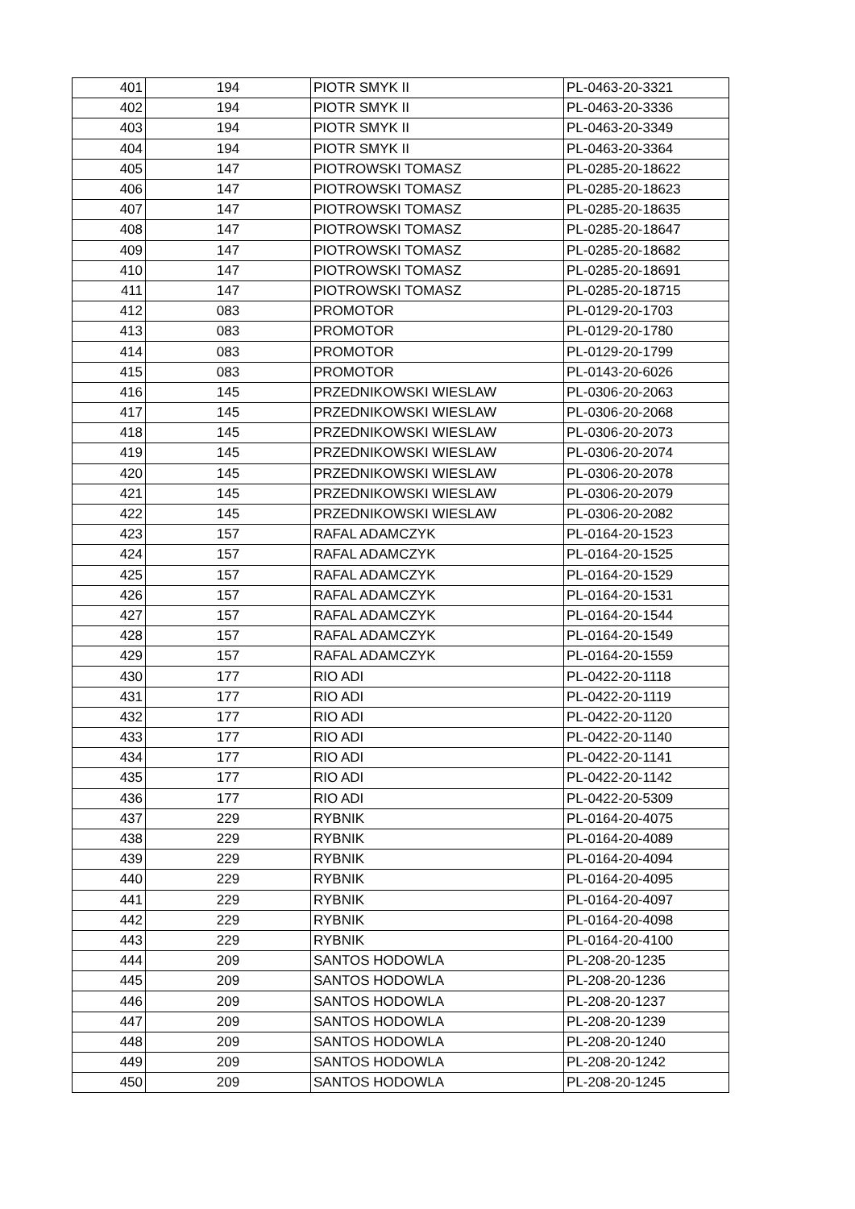| 401 | 194 | PIOTR SMYK II | PL-0463-20-3321 |
| 402 | 194 | PIOTR SMYK II | PL-0463-20-3336 |
| 403 | 194 | PIOTR SMYK II | PL-0463-20-3349 |
| 404 | 194 | PIOTR SMYK II | PL-0463-20-3364 |
| 405 | 147 | PIOTROWSKI TOMASZ | PL-0285-20-18622 |
| 406 | 147 | PIOTROWSKI TOMASZ | PL-0285-20-18623 |
| 407 | 147 | PIOTROWSKI TOMASZ | PL-0285-20-18635 |
| 408 | 147 | PIOTROWSKI TOMASZ | PL-0285-20-18647 |
| 409 | 147 | PIOTROWSKI TOMASZ | PL-0285-20-18682 |
| 410 | 147 | PIOTROWSKI TOMASZ | PL-0285-20-18691 |
| 411 | 147 | PIOTROWSKI TOMASZ | PL-0285-20-18715 |
| 412 | 083 | PROMOTOR | PL-0129-20-1703 |
| 413 | 083 | PROMOTOR | PL-0129-20-1780 |
| 414 | 083 | PROMOTOR | PL-0129-20-1799 |
| 415 | 083 | PROMOTOR | PL-0143-20-6026 |
| 416 | 145 | PRZEDNIKOWSKI WIESLAW | PL-0306-20-2063 |
| 417 | 145 | PRZEDNIKOWSKI WIESLAW | PL-0306-20-2068 |
| 418 | 145 | PRZEDNIKOWSKI WIESLAW | PL-0306-20-2073 |
| 419 | 145 | PRZEDNIKOWSKI WIESLAW | PL-0306-20-2074 |
| 420 | 145 | PRZEDNIKOWSKI WIESLAW | PL-0306-20-2078 |
| 421 | 145 | PRZEDNIKOWSKI WIESLAW | PL-0306-20-2079 |
| 422 | 145 | PRZEDNIKOWSKI WIESLAW | PL-0306-20-2082 |
| 423 | 157 | RAFAL ADAMCZYK | PL-0164-20-1523 |
| 424 | 157 | RAFAL ADAMCZYK | PL-0164-20-1525 |
| 425 | 157 | RAFAL ADAMCZYK | PL-0164-20-1529 |
| 426 | 157 | RAFAL ADAMCZYK | PL-0164-20-1531 |
| 427 | 157 | RAFAL ADAMCZYK | PL-0164-20-1544 |
| 428 | 157 | RAFAL ADAMCZYK | PL-0164-20-1549 |
| 429 | 157 | RAFAL ADAMCZYK | PL-0164-20-1559 |
| 430 | 177 | RIO ADI | PL-0422-20-1118 |
| 431 | 177 | RIO ADI | PL-0422-20-1119 |
| 432 | 177 | RIO ADI | PL-0422-20-1120 |
| 433 | 177 | RIO ADI | PL-0422-20-1140 |
| 434 | 177 | RIO ADI | PL-0422-20-1141 |
| 435 | 177 | RIO ADI | PL-0422-20-1142 |
| 436 | 177 | RIO ADI | PL-0422-20-5309 |
| 437 | 229 | RYBNIK | PL-0164-20-4075 |
| 438 | 229 | RYBNIK | PL-0164-20-4089 |
| 439 | 229 | RYBNIK | PL-0164-20-4094 |
| 440 | 229 | RYBNIK | PL-0164-20-4095 |
| 441 | 229 | RYBNIK | PL-0164-20-4097 |
| 442 | 229 | RYBNIK | PL-0164-20-4098 |
| 443 | 229 | RYBNIK | PL-0164-20-4100 |
| 444 | 209 | SANTOS HODOWLA | PL-208-20-1235 |
| 445 | 209 | SANTOS HODOWLA | PL-208-20-1236 |
| 446 | 209 | SANTOS HODOWLA | PL-208-20-1237 |
| 447 | 209 | SANTOS HODOWLA | PL-208-20-1239 |
| 448 | 209 | SANTOS HODOWLA | PL-208-20-1240 |
| 449 | 209 | SANTOS HODOWLA | PL-208-20-1242 |
| 450 | 209 | SANTOS HODOWLA | PL-208-20-1245 |